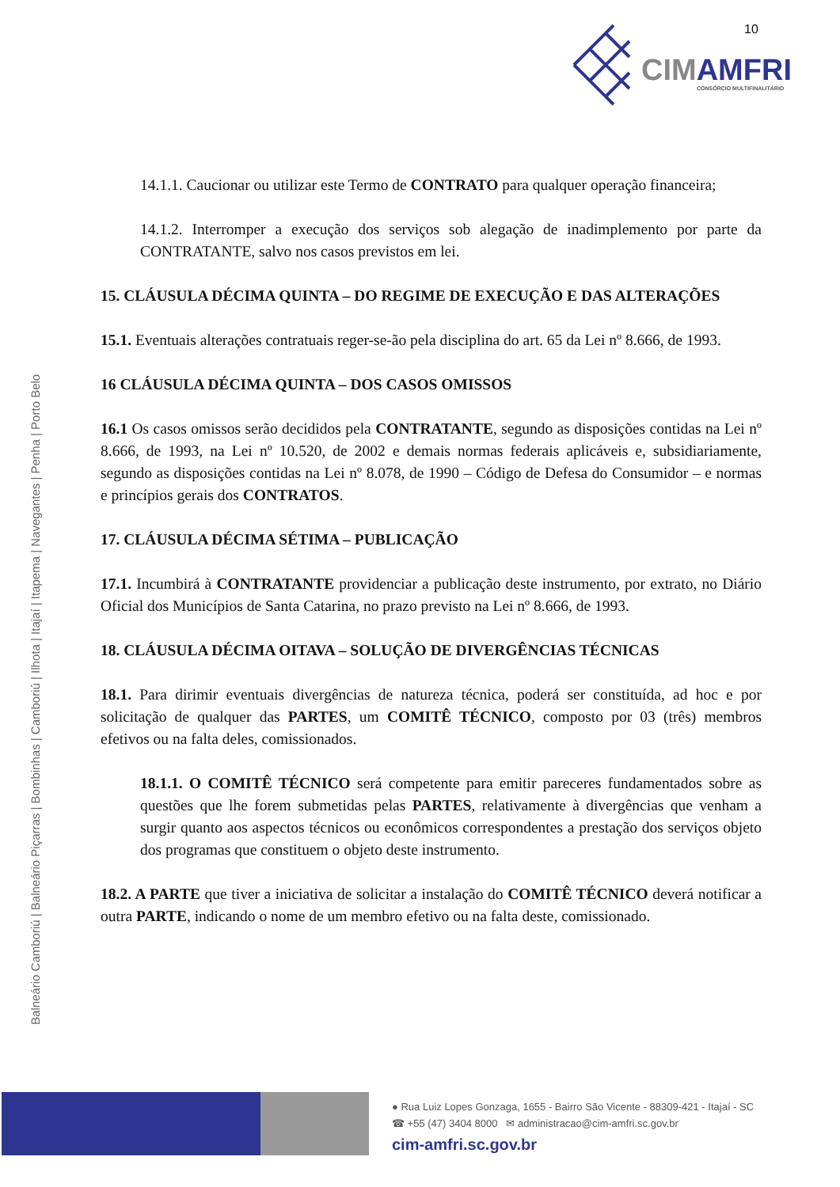10
CIMAMFRI CONSÓRCIO MULTIFINALITÁRIO
Balneário Camboriú | Balneário Piçarras | Bombinhas | Camboriú | Ilhota | Itajaí | Itapema | Navegantes | Penha | Porto Belo
14.1.1. Caucionar ou utilizar este Termo de CONTRATO para qualquer operação financeira;
14.1.2. Interromper a execução dos serviços sob alegação de inadimplemento por parte da CONTRATANTE, salvo nos casos previstos em lei.
15. CLÁUSULA DÉCIMA QUINTA – DO REGIME DE EXECUÇÃO E DAS ALTERAÇÕES
15.1. Eventuais alterações contratuais reger-se-ão pela disciplina do art. 65 da Lei nº 8.666, de 1993.
16 CLÁUSULA DÉCIMA QUINTA – DOS CASOS OMISSOS
16.1 Os casos omissos serão decididos pela CONTRATANTE, segundo as disposições contidas na Lei nº 8.666, de 1993, na Lei nº 10.520, de 2002 e demais normas federais aplicáveis e, subsidiariamente, segundo as disposições contidas na Lei nº 8.078, de 1990 – Código de Defesa do Consumidor – e normas e princípios gerais dos CONTRATOS.
17. CLÁUSULA DÉCIMA SÉTIMA – PUBLICAÇÃO
17.1. Incumbirá à CONTRATANTE providenciar a publicação deste instrumento, por extrato, no Diário Oficial dos Municípios de Santa Catarina, no prazo previsto na Lei nº 8.666, de 1993.
18. CLÁUSULA DÉCIMA OITAVA – SOLUÇÃO DE DIVERGÊNCIAS TÉCNICAS
18.1. Para dirimir eventuais divergências de natureza técnica, poderá ser constituída, ad hoc e por solicitação de qualquer das PARTES, um COMITÊ TÉCNICO, composto por 03 (três) membros efetivos ou na falta deles, comissionados.
18.1.1. O COMITÊ TÉCNICO será competente para emitir pareceres fundamentados sobre as questões que lhe forem submetidas pelas PARTES, relativamente à divergências que venham a surgir quanto aos aspectos técnicos ou econômicos correspondentes a prestação dos serviços objeto dos programas que constituem o objeto deste instrumento.
18.2. A PARTE que tiver a iniciativa de solicitar a instalação do COMITÊ TÉCNICO deverá notificar a outra PARTE, indicando o nome de um membro efetivo ou na falta deste, comissionado.
● Rua Luiz Lopes Gonzaga, 1655 - Bairro São Vicente - 88309-421 - Itajaí - SC
☎ +55 (47) 3404 8000 ✉ administracao@cim-amfri.sc.gov.br
cim-amfri.sc.gov.br